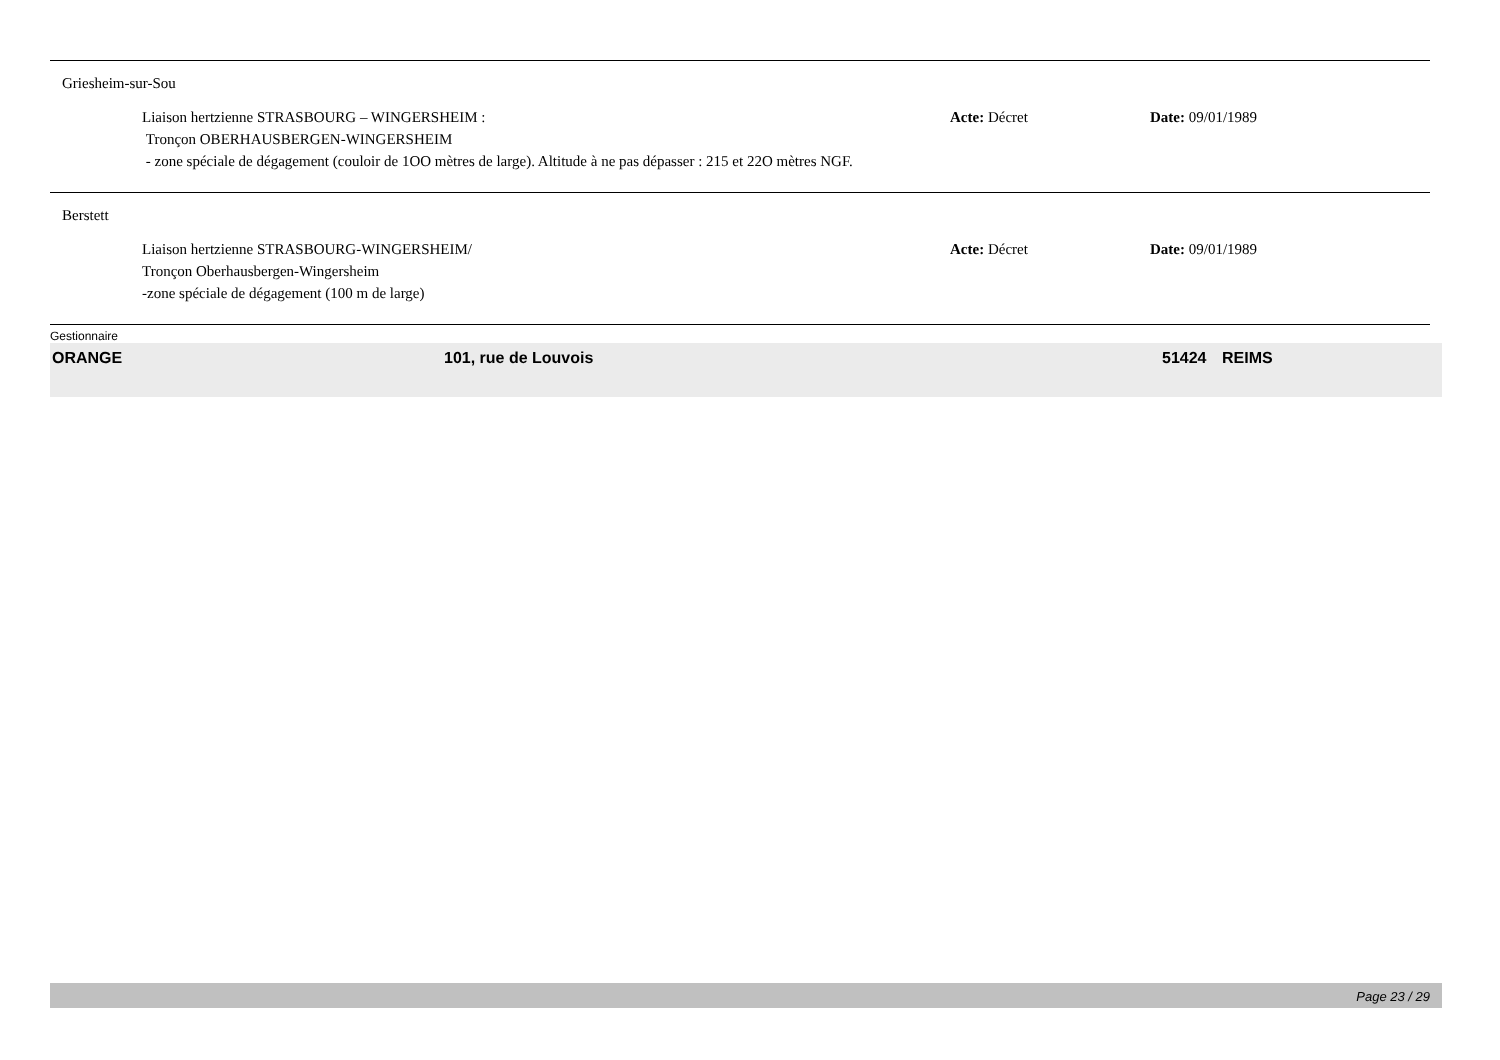Griesheim-sur-Sou
Liaison hertzienne STRASBOURG – WINGERSHEIM :
Tronçon OBERHAUSBERGEN-WINGERSHEIM
- zone spéciale de dégagement (couloir de 1OO mètres de large). Altitude à ne pas dépasser : 215 et 22O mètres NGF.
Acte: Décret Date: 09/01/1989
Berstett
Liaison hertzienne STRASBOURG-WINGERSHEIM/
Tronçon Oberhausbergen-Wingersheim
-zone spéciale de dégagement (100 m de large)
Acte: Décret Date: 09/01/1989
Gestionnaire
ORANGE 101, rue de Louvois 51424 REIMS
Page 23 / 29